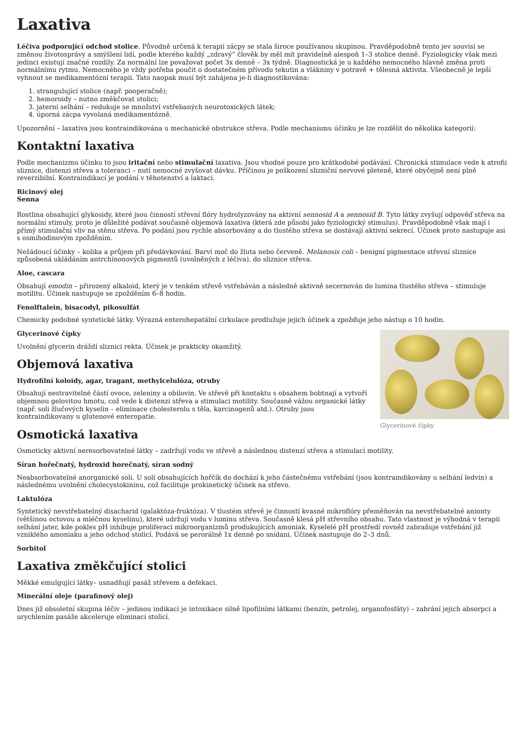Laxativa
Léčiva podporující odchod stolice. Původně určená k terapii zácpy se stala široce používanou skupinou. Pravděpodobně tento jev souvisí se změnou životosprávy a smýšlení lidí, podle kterého každý „zdravý“ člověk by měl mít pravidelně alespoň 1–3 stolice denně. Fyziologicky však mezi jedinci existují značné rozdíly. Za normální lze považovat počet 3x denně – 3x týdně. Diagnostická je u každého nemocného hlavně změna proti normálnímu rytmu. Nemocného je vždy potřeba poučit o dostatečném přívodu tekutin a vlákniny v potravě + tělesná aktivita. Všeobecně je lepší vyhnout se medikamentózní terapii. Tato naopak musí být zahájena je-li diagnostikována:
1. strangulující stolice (např. pooperačně);
2. hemoroidy – nutno změkčovat stolici;
3. jaterní selhání – redukuje se množství vstřebaných neurotoxických látek;
4. úporná zácpa vyvolaná medikamentózně.
Upozornění – laxativa jsou kontraindikována u mechanické obstrukce střeva. Podle mechanismu účinku je lze rozdělit do několika kategorií:
Kontaktní laxativa
Podle mechanizmu účinku to jsou iritační nebo stimulační laxativa. Jsou vhodné pouze pro krátkodobé podávání. Chronická stimulace vede k atrofii sliznice, distenzi střeva a toleranci – nutí nemocné zvyšovat dávku. Příčinou je poškození slizniční nervové pleteně, které obyčejně není plně reverzibilní. Kontraindikací je podání v těhotenství a laktaci.
Ricinový olej
Senna
Rostlina obsahující glykosidy, které jsou činností střevní flóry hydrolyzovány na aktivní sennosid A a sennosid B. Tyto látky zvyšují odpověď střeva na normální stimuly, proto je důležité podávat současně objemová laxativa (která zde působí jako fyziologický stimulus). Pravděpodobně však mají i přímý stimulační vliv na stěnu střeva. Po podání jsou rychle absorbovány a do tlustého střeva se dostávají aktivní sekrecí. Účinek proto nastupuje asi s osmihodinovým zpožděním.
Nežádoucí účinky – kolika a průjem při předávkování. Barví moč do žluta nebo červeně. Melanosis coli – benigní pigmentace střevní sliznice způsobená ukládáním antrchinonových pigmentů (uvolněných z léčiva), do sliznice střeva.
Aloe, cascara
Obsahují emodin – přirozený alkaloid, který je v tenkém střevě vstřebáván a následně aktivně secernován do lumina tlustého střeva – stimuluje motilitu. Účinek nastupuje se zpožděním 6–8 hodin.
Fenolftalein, bisacodyl, pikosulfát
Chemicky podobné syntetické látky. Výrazná enterohepatální cirkulace prodlužuje jejich účinek a zpožďuje jeho nástup o 10 hodin.
Glycerinové čípky
Glycerinové čípky
Uvolnění glycerin dráždí sliznici rekta. Účinek je prakticky okamžitý.
Objemová laxativa
Hydrofilní koloidy, agar, tragant, methylcelulóza, otruby
Obsahují nestravitelné částí ovoce, zeleniny a obilovin. Ve střevě při kontaktu s obsahem bobtnají a vytvoří objemnou gelovitou hmotu, což vede k distenzi střeva a stimulaci motility. Současně vážou organické látky (např. soli žlučových kyselin – eliminace cholesterolu s těla, karcinogenů atd.). Otruby jsou kontraindikovany u glutenové enteropatie.
Osmotická laxativa
Osmoticky aktivní neresorbovatelné látky – zadržují vodu ve střevě a následnou distenzí střeva a stimulací motility.
Síran hořečnatý, hydroxid horečnatý, síran sodný
Neabsorbovatelné anorganické soli. U solí obsahujících hořčík do dochází k jeho částečnému vstřebání (jsou kontraindikovány u selhání ledvin) a následnému uvolnění cholecystokininu, což facilituje prokinetický účinek na střevo.
Laktulóza
Syntetický nevstřebatelný disacharid (galaktóza-fruktóza). V tlustém střevě je činností kvasné mikroflóry přeměňován na nevstřebatelné anionty (většinou octovou a mléčnou kyselinu), které udržují vodu v luminu střeva. Současně klesá pH střevního obsahu. Tato vlastnost je výhodná v terapii selhání jater, kde pokles pH inhibuje proliferaci mikroorganizmů produkujících amoniak. Kyselelé pH prostředí rovněž zabraňuje vstřebání již vzniklého amoniaku a jeho odchod stolicí. Podává se perorálně 1x denně po snídani. Účinek nastupuje do 2–3 dnů.
Sorbitol
Laxativa změkčující stolici
Měkké emulgující látky– usnadňují pasáž střevem a defekaci.
Minerální oleje (parafinový olej)
Dnes již obsoletní skupina léčiv – jedinou indikací je intoxikace silně lipofilními látkami (benzín, petrolej, organofosfáty) – zabrání jejich absorpci a urychlením pasáže akceleruje eliminaci stolicí.